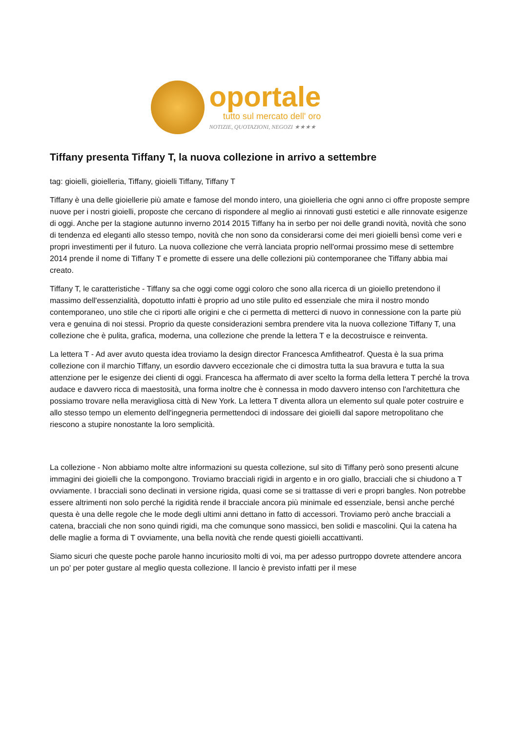oportale
tutto sul mercato dell' oro
NOTIZIE, QUOTAZIONI, NEGOZI ★★★★
Tiffany presenta Tiffany T, la nuova collezione in arrivo a settembre
tag: gioielli, gioielleria, Tiffany, gioielli Tiffany, Tiffany T
Tiffany è una delle gioiellerie più amate e famose del mondo intero, una gioielleria che ogni anno ci offre proposte sempre nuove per i nostri gioielli, proposte che cercano di rispondere al meglio ai rinnovati gusti estetici e alle rinnovate esigenze di oggi. Anche per la stagione autunno inverno 2014 2015 Tiffany ha in serbo per noi delle grandi novità, novità che sono di tendenza ed eleganti allo stesso tempo, novità che non sono da considerarsi come dei meri gioielli bensì come veri e propri investimenti per il futuro. La nuova collezione che verrà lanciata proprio nell'ormai prossimo mese di settembre 2014 prende il nome di Tiffany T e promette di essere una delle collezioni più contemporanee che Tiffany abbia mai creato.
Tiffany T, le caratteristiche - Tiffany sa che oggi come oggi coloro che sono alla ricerca di un gioiello pretendono il massimo dell'essenzialità, dopotutto infatti è proprio ad uno stile pulito ed essenziale che mira il nostro mondo contemporaneo, uno stile che ci riporti alle origini e che ci permetta di metterci di nuovo in connessione con la parte più vera e genuina di noi stessi. Proprio da queste considerazioni sembra prendere vita la nuova collezione Tiffany T, una collezione che è pulita, grafica, moderna, una collezione che prende la lettera T e la decostruisce e reinventa.
La lettera T - Ad aver avuto questa idea troviamo la design director Francesca Amfitheatrof. Questa è la sua prima collezione con il marchio Tiffany, un esordio davvero eccezionale che ci dimostra tutta la sua bravura e tutta la sua attenzione per le esigenze dei clienti di oggi. Francesca ha affermato di aver scelto la forma della lettera T perché la trova audace e davvero ricca di maestosità, una forma inoltre che è connessa in modo davvero intenso con l'architettura che possiamo trovare nella meravigliosa città di New York. La lettera T diventa allora un elemento sul quale poter costruire e allo stesso tempo un elemento dell'ingegneria permettendoci di indossare dei gioielli dal sapore metropolitano che riescono a stupire nonostante la loro semplicità.
La collezione - Non abbiamo molte altre informazioni su questa collezione, sul sito di Tiffany però sono presenti alcune immagini dei gioielli che la compongono. Troviamo bracciali rigidi in argento e in oro giallo, bracciali che si chiudono a T ovviamente. I bracciali sono declinati in versione rigida, quasi come se si trattasse di veri e propri bangles. Non potrebbe essere altrimenti non solo perché la rigidità rende il bracciale ancora più minimale ed essenziale, bensì anche perché questa è una delle regole che le mode degli ultimi anni dettano in fatto di accessori. Troviamo però anche bracciali a catena, bracciali che non sono quindi rigidi, ma che comunque sono massicci, ben solidi e mascolini. Qui la catena ha delle maglie a forma di T ovviamente, una bella novità che rende questi gioielli accattivanti.
Siamo sicuri che queste poche parole hanno incuriosito molti di voi, ma per adesso purtroppo dovrete attendere ancora un po' per poter gustare al meglio questa collezione. Il lancio è previsto infatti per il mese